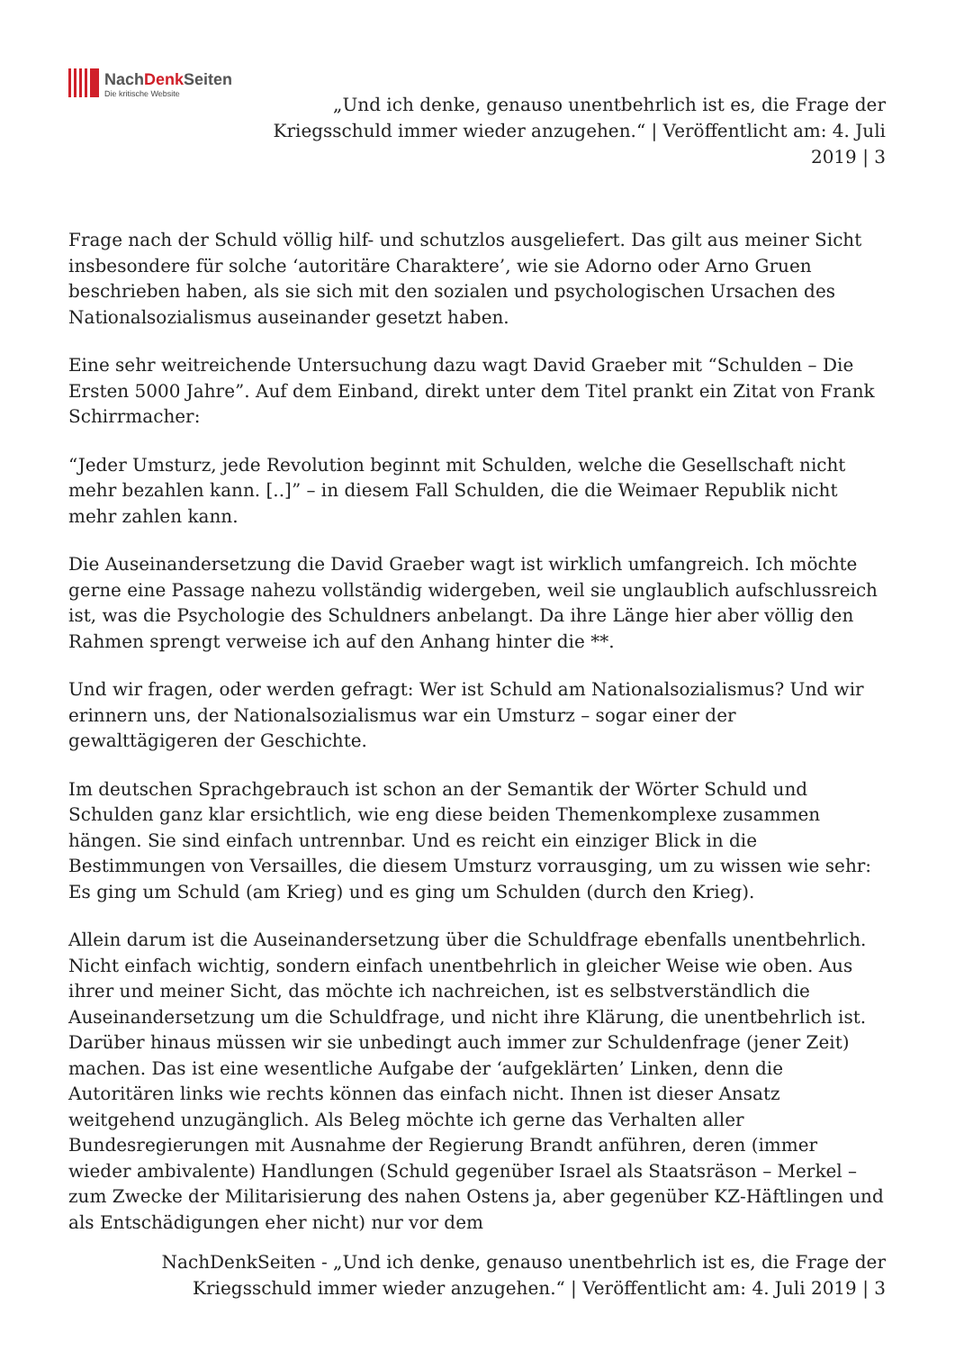NachDenk Seiten
Die kritische Website
„Und ich denke, genauso unentbehrlich ist es, die Frage der Kriegsschuld immer wieder anzugehen.“ | Veröffentlicht am: 4. Juli 2019 | 3
Frage nach der Schuld völlig hilf- und schutzlos ausgeliefert. Das gilt aus meiner Sicht insbesondere für solche ‘autoritäre Charaktere’, wie sie Adorno oder Arno Gruen beschrieben haben, als sie sich mit den sozialen und psychologischen Ursachen des Nationalsozialismus auseinander gesetzt haben.
Eine sehr weitreichende Untersuchung dazu wagt David Graeber mit “Schulden – Die Ersten 5000 Jahre”. Auf dem Einband, direkt unter dem Titel prankt ein Zitat von Frank Schirrmacher:
“Jeder Umsturz, jede Revolution beginnt mit Schulden, welche die Gesellschaft nicht mehr bezahlen kann. [..]” – in diesem Fall Schulden, die die Weimaer Republik nicht mehr zahlen kann.
Die Auseinandersetzung die David Graeber wagt ist wirklich umfangreich. Ich möchte gerne eine Passage nahezu vollständig widergeben, weil sie unglaublich aufschlussreich ist, was die Psychologie des Schuldners anbelangt. Da ihre Länge hier aber völlig den Rahmen sprengt verweise ich auf den Anhang hinter die **.
Und wir fragen, oder werden gefragt: Wer ist Schuld am Nationalsozialismus? Und wir erinnern uns, der Nationalsozialismus war ein Umsturz – sogar einer der gewalttägigeren der Geschichte.
Im deutschen Sprachgebrauch ist schon an der Semantik der Wörter Schuld und Schulden ganz klar ersichtlich, wie eng diese beiden Themenkomplexe zusammen hängen. Sie sind einfach untrennbar. Und es reicht ein einziger Blick in die Bestimmungen von Versailles, die diesem Umsturz vorrausging, um zu wissen wie sehr: Es ging um Schuld (am Krieg) und es ging um Schulden (durch den Krieg).
Allein darum ist die Auseinandersetzung über die Schuldfrage ebenfalls unentbehrlich. Nicht einfach wichtig, sondern einfach unentbehrlich in gleicher Weise wie oben. Aus ihrer und meiner Sicht, das möchte ich nachreichen, ist es selbstverständlich die Auseinandersetzung um die Schuldfrage, und nicht ihre Klärung, die unentbehrlich ist. Darüber hinaus müssen wir sie unbedingt auch immer zur Schuldenfrage (jener Zeit) machen. Das ist eine wesentliche Aufgabe der ‘aufgeklärten’ Linken, denn die Autoritären links wie rechts können das einfach nicht. Ihnen ist dieser Ansatz weitgehend unzugänglich. Als Beleg möchte ich gerne das Verhalten aller Bundesregierungen mit Ausnahme der Regierung Brandt anführen, deren (immer wieder ambivalente) Handlungen (Schuld gegenüber Israel als Staatsräson – Merkel – zum Zwecke der Militarisierung des nahen Ostens ja, aber gegenüber KZ-Häftlingen und als Entschädigungen eher nicht) nur vor dem
NachDenkSeiten - „Und ich denke, genauso unentbehrlich ist es, die Frage der Kriegsschuld immer wieder anzugehen.“ | Veröffentlicht am: 4. Juli 2019 | 3